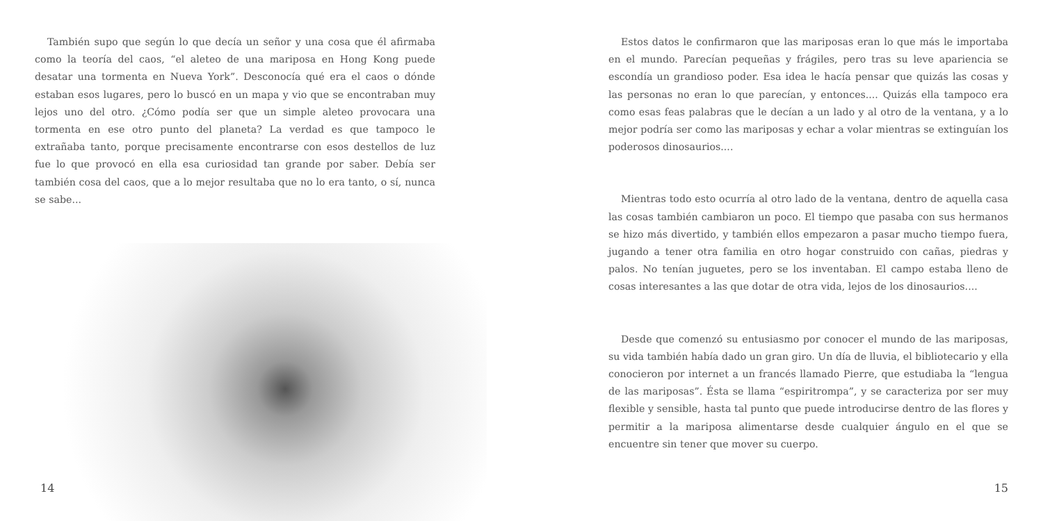También supo que según lo que decía un señor y una cosa que él afirmaba como la teoría del caos, “el aleteo de una mariposa en Hong Kong puede desatar una tormenta en Nueva York”. Desconocía qué era el caos o dónde estaban esos lugares, pero lo buscó en un mapa y vio que se encontraban muy lejos uno del otro. ¿Cómo podía ser que un simple aleteo provocara una tormenta en ese otro punto del planeta? La verdad es que tampoco le extrañaba tanto, porque precisamente encontrarse con esos destellos de luz fue lo que provocó en ella esa curiosidad tan grande por saber. Debía ser también cosa del caos, que a lo mejor resultaba que no lo era tanto, o sí, nunca se sabe...
14
Estos datos le confirmaron que las mariposas eran lo que más le importaba en el mundo. Parecían pequeñas y frágiles, pero tras su leve apariencia se escondía un grandioso poder. Esa idea le hacía pensar que quizás las cosas y las personas no eran lo que parecían, y entonces.... Quizás ella tampoco era como esas feas palabras que le decían a un lado y al otro de la ventana, y a lo mejor podría ser como las mariposas y echar a volar mientras se extinguían los poderosos dinosaurios....
Mientras todo esto ocurría al otro lado de la ventana, dentro de aquella casa las cosas también cambiaron un poco. El tiempo que pasaba con sus hermanos se hizo más divertido, y también ellos empezaron a pasar mucho tiempo fuera, jugando a tener otra familia en otro hogar construido con cañas, piedras y palos. No tenían juguetes, pero se los inventaban. El campo estaba lleno de cosas interesantes a las que dotar de otra vida, lejos de los dinosaurios....
Desde que comenzó su entusiasmo por conocer el mundo de las mariposas, su vida también había dado un gran giro. Un día de lluvia, el bibliotecario y ella conocieron por internet a un francés llamado Pierre, que estudiaba la “lengua de las mariposas”. Ésta se llama “espiritrompa”, y se caracteriza por ser muy flexible y sensible, hasta tal punto que puede introducirse dentro de las flores y permitir a la mariposa alimentarse desde cualquier ángulo en el que se encuentre sin tener que mover su cuerpo.
15